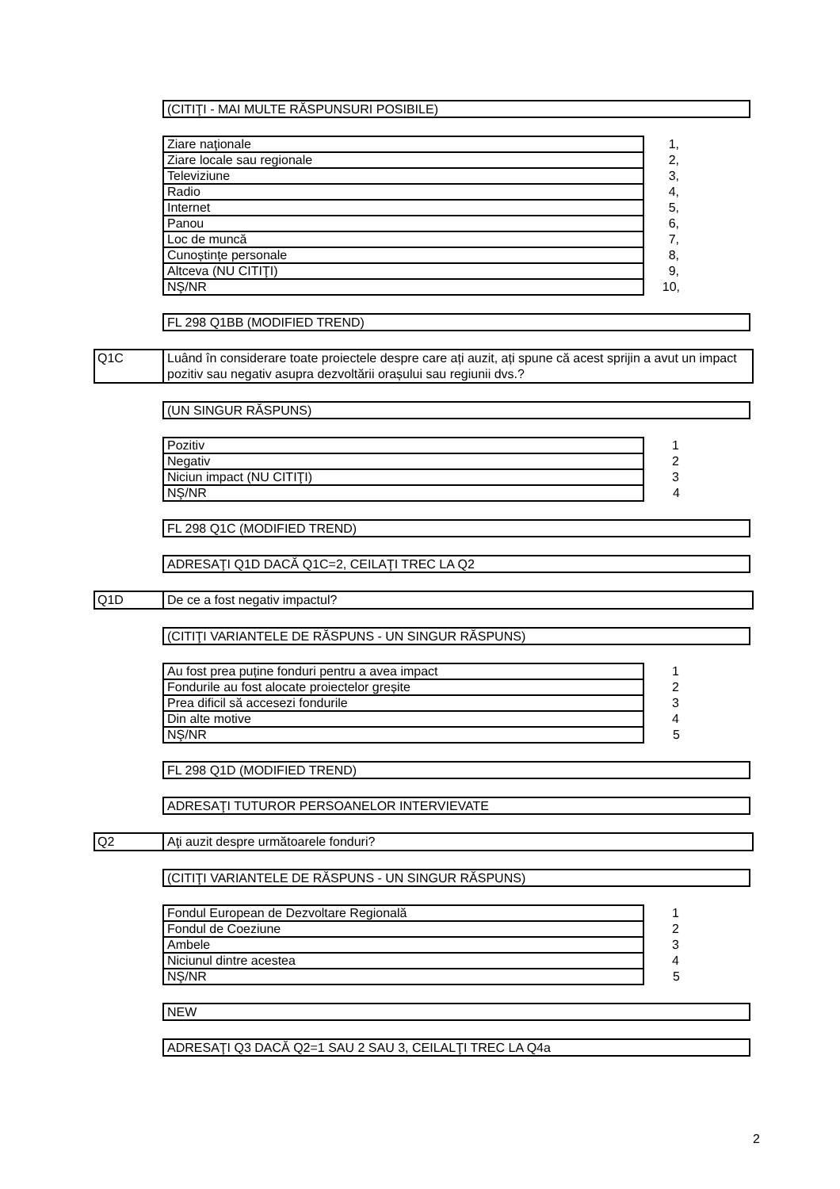(CITIŢI - MAI MULTE RĂSPUNSURI POSIBILE)
| Ziare naţionale | 1, |
| Ziare locale sau regionale | 2, |
| Televiziune | 3, |
| Radio | 4, |
| Internet | 5, |
| Panou | 6, |
| Loc de muncă | 7, |
| Cunoștințe personale | 8, |
| Altceva (NU CITIŢI) | 9, |
| NŞ/NR | 10, |
FL 298 Q1BB (MODIFIED TREND)
Q1C Luând în considerare toate proiectele despre care ați auzit, ați spune că acest sprijin a avut un impact pozitiv sau negativ asupra dezvoltării orașului sau regiunii dvs.?
(UN SINGUR RĂSPUNS)
| Pozitiv | 1 |
| Negativ | 2 |
| Niciun impact (NU CITIŢI) | 3 |
| NŞ/NR | 4 |
FL 298 Q1C (MODIFIED TREND)
ADRESAŢI Q1D DACĂ Q1C=2, CEILAŢI TREC LA Q2
Q1D De ce a fost negativ impactul?
(CITIŢI VARIANTELE DE RĂSPUNS - UN SINGUR RĂSPUNS)
| Au fost prea puține fonduri pentru a avea impact | 1 |
| Fondurile au fost alocate proiectelor greșite | 2 |
| Prea dificil să accesezi fondurile | 3 |
| Din alte motive | 4 |
| NŞ/NR | 5 |
FL 298 Q1D (MODIFIED TREND)
ADRESAŢI TUTUROR PERSOANELOR INTERVIEVATE
Q2 Aţi auzit despre următoarele fonduri?
(CITIŢI VARIANTELE DE RĂSPUNS - UN SINGUR RĂSPUNS)
| Fondul European de Dezvoltare Regională | 1 |
| Fondul de Coeziune | 2 |
| Ambele | 3 |
| Niciunul dintre acestea | 4 |
| NŞ/NR | 5 |
NEW
ADRESAŢI Q3 DACĂ Q2=1 SAU 2 SAU 3, CEILALŢI TREC LA Q4a
2